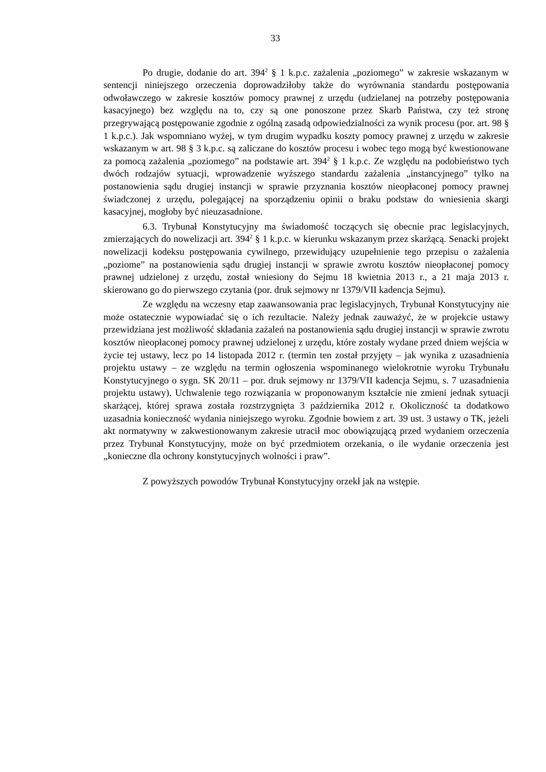33
Po drugie, dodanie do art. 394<sup>2</sup> § 1 k.p.c. zażalenia „poziomego” w zakresie wskazanym w sentencji niniejszego orzeczenia doprowadziłoby także do wyrównania standardu postępowania odwoławczego w zakresie kosztów pomocy prawnej z urzędu (udzielanej na potrzeby postępowania kasacyjnego) bez względu na to, czy są one ponoszone przez Skarb Państwa, czy też stronę przegrywającą postępowanie zgodnie z ogólną zasadą odpowiedzialności za wynik procesu (por. art. 98 § 1 k.p.c.). Jak wspomniano wyżej, w tym drugim wypadku koszty pomocy prawnej z urzędu w zakresie wskazanym w art. 98 § 3 k.p.c. są zaliczane do kosztów procesu i wobec tego mogą być kwestionowane za pomocą zażalenia „poziomego” na podstawie art. 394<sup>2</sup> § 1 k.p.c. Ze względu na podobieństwo tych dwóch rodzajów sytuacji, wprowadzenie wyższego standardu zażalenia „instancyjnego” tylko na postanowienia sądu drugiej instancji w sprawie przyznania kosztów nieopłaconej pomocy prawnej świadczonej z urzędu, polegającej na sporządzeniu opinii o braku podstaw do wniesienia skargi kasacyjnej, mogłoby być nieuzasadnione.
6.3. Trybunał Konstytucyjny ma świadomość toczących się obecnie prac legislacyjnych, zmierzających do nowelizacji art. 394<sup>2</sup> § 1 k.p.c. w kierunku wskazanym przez skarżącą. Senacki projekt nowelizacji kodeksu postępowania cywilnego, przewidujący uzupełnienie tego przepisu o zażalenia „poziome” na postanowienia sądu drugiej instancji w sprawie zwrotu kosztów nieopłaconej pomocy prawnej udzielonej z urzędu, został wniesiony do Sejmu 18 kwietnia 2013 r., a 21 maja 2013 r. skierowano go do pierwszego czytania (por. druk sejmowy nr 1379/VII kadencja Sejmu).
Ze względu na wczesny etap zaawansowania prac legislacyjnych, Trybunał Konstytucyjny nie może ostatecznie wypowiadać się o ich rezultacie. Należy jednak zauważyć, że w projekcie ustawy przewidziana jest możliwość składania zażaleń na postanowienia sądu drugiej instancji w sprawie zwrotu kosztów nieopłaconej pomocy prawnej udzielonej z urzędu, które zostały wydane przed dniem wejścia w życie tej ustawy, lecz po 14 listopada 2012 r. (termin ten został przyjęty – jak wynika z uzasadnienia projektu ustawy – ze względu na termin ogłoszenia wspominanego wielokrotnie wyroku Trybunału Konstytucyjnego o sygn. SK 20/11 – por. druk sejmowy nr 1379/VII kadencja Sejmu, s. 7 uzasadnienia projektu ustawy). Uchwalenie tego rozwiązania w proponowanym kształcie nie zmieni jednak sytuacji skarżącej, której sprawa została rozstrzygnięta 3 października 2012 r. Okoliczność ta dodatkowo uzasadnia konieczność wydania niniejszego wyroku. Zgodnie bowiem z art. 39 ust. 3 ustawy o TK, jeżeli akt normatywny w zakwestionowanym zakresie utracił moc obowiązującą przed wydaniem orzeczenia przez Trybunał Konstytucyjny, może on być przedmiotem orzekania, o ile wydanie orzeczenia jest „konieczne dla ochrony konstytucyjnych wolności i praw”.
Z powyższych powodów Trybunał Konstytucyjny orzekł jak na wstępie.